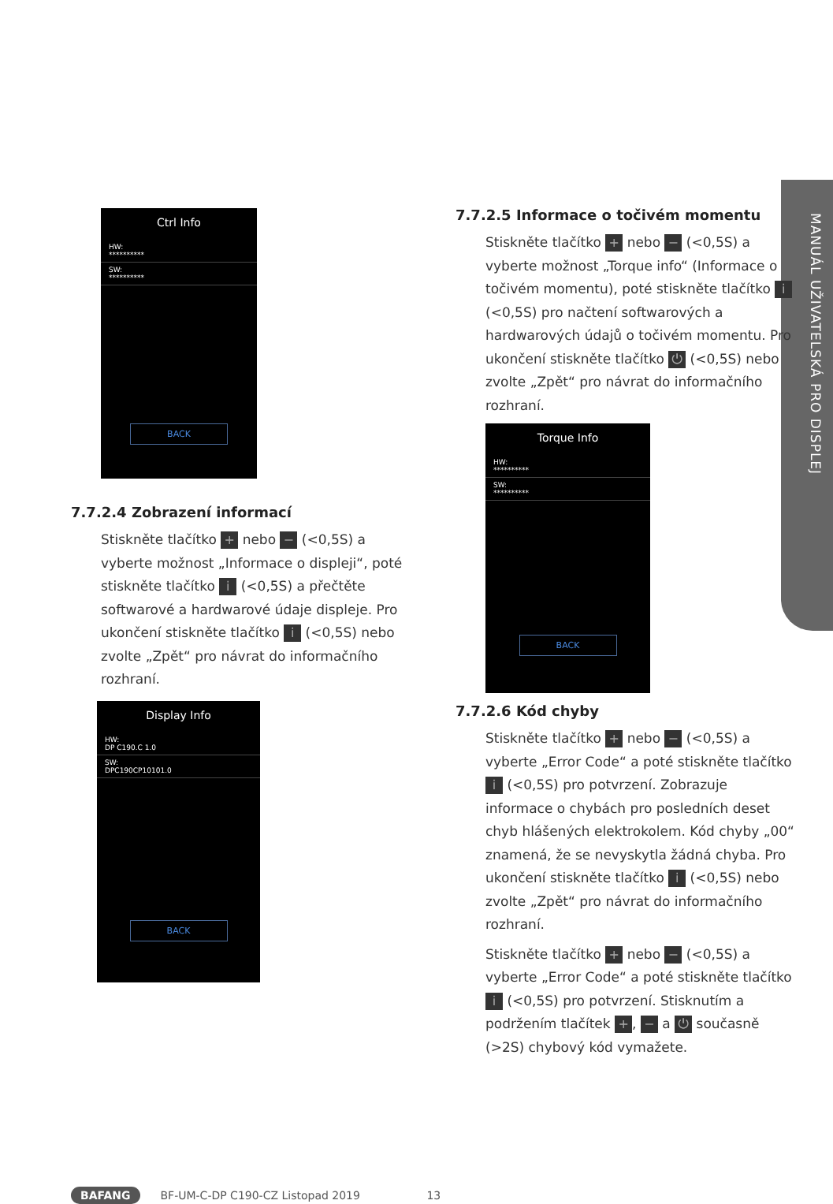MANUÁL UŽIVATELSKÁ PRO DISPLEJ
Ctrl Info
HW:
**********
SW:
**********
BACK
7.7.2.4 Zobrazení informací
Stiskněte tlačítko + nebo − (<0,5S) a vyberte možnost „Informace o displeji“, poté stiskněte tlačítko i (<0,5S) a přečtěte softwarové a hardwarové údaje displeje. Pro ukončení stiskněte tlačítko i (<0,5S) nebo zvolte „Zpět“ pro návrat do informačního rozhraní.
Display Info
HW:
DP C190.C 1.0
SW:
DPC190CP10101.0
BACK
7.7.2.5 Informace o točivém momentu
Stiskněte tlačítko + nebo − (<0,5S) a vyberte možnost „Torque info“ (Informace o točivém momentu), poté stiskněte tlačítko i (<0,5S) pro načtení softwarových a hardwarových údajů o točivém momentu. Pro ukončení stiskněte tlačítko ⏻ (<0,5S) nebo zvolte „Zpět“ pro návrat do informačního rozhraní.
Torque Info
HW:
**********
SW:
**********
BACK
7.7.2.6 Kód chyby
Stiskněte tlačítko + nebo − (<0,5S) a vyberte „Error Code“ a poté stiskněte tlačítko i (<0,5S) pro potvrzení. Zobrazuje informace o chybách pro posledních deset chyb hlášených elektrokolem. Kód chyby „00“ znamená, že se nevyskytla žádná chyba. Pro ukončení stiskněte tlačítko i (<0,5S) nebo zvolte „Zpět“ pro návrat do informačního rozhraní.
Stiskněte tlačítko + nebo − (<0,5S) a vyberte „Error Code“ a poté stiskněte tlačítko i (<0,5S) pro potvrzení. Stisknutím a podržením tlačítek +, − a ⏻ současně (>2S) chybový kód vymažete.
BAFANG BF-UM-C-DP C190-CZ Listopad 2019 13